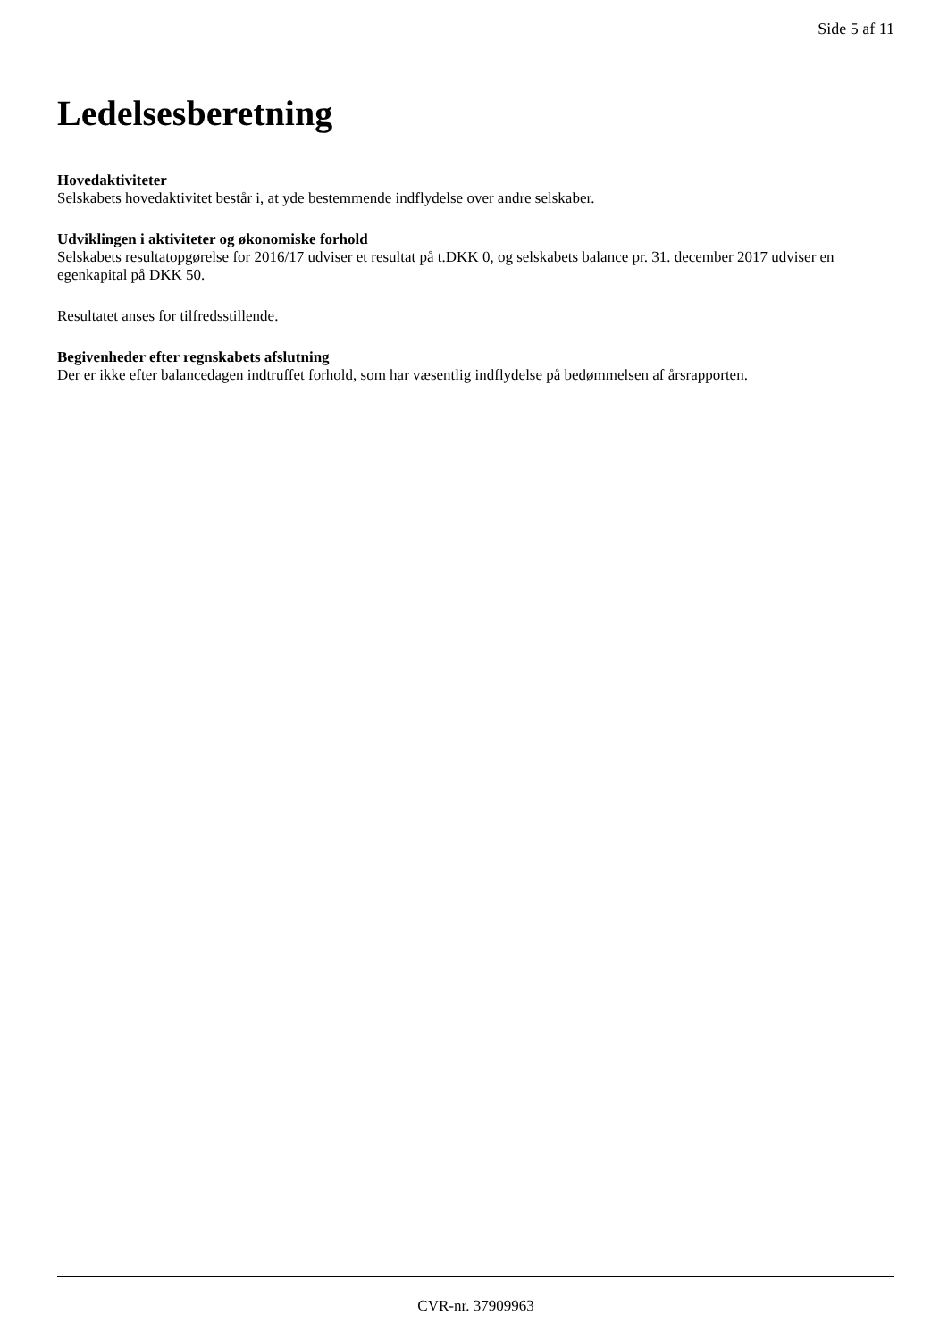Side 5 af 11
Ledelsesberetning
Hovedaktiviteter
Selskabets hovedaktivitet består i, at yde bestemmende indflydelse over andre selskaber.
Udviklingen i aktiviteter og økonomiske forhold
Selskabets resultatopgørelse for 2016/17 udviser et resultat på t.DKK 0, og selskabets balance pr. 31. december 2017 udviser en egenkapital på DKK 50.
Resultatet anses for tilfredsstillende.
Begivenheder efter regnskabets afslutning
Der er ikke efter balancedagen indtruffet forhold, som har væsentlig indflydelse på bedømmelsen af årsrapporten.
CVR-nr. 37909963